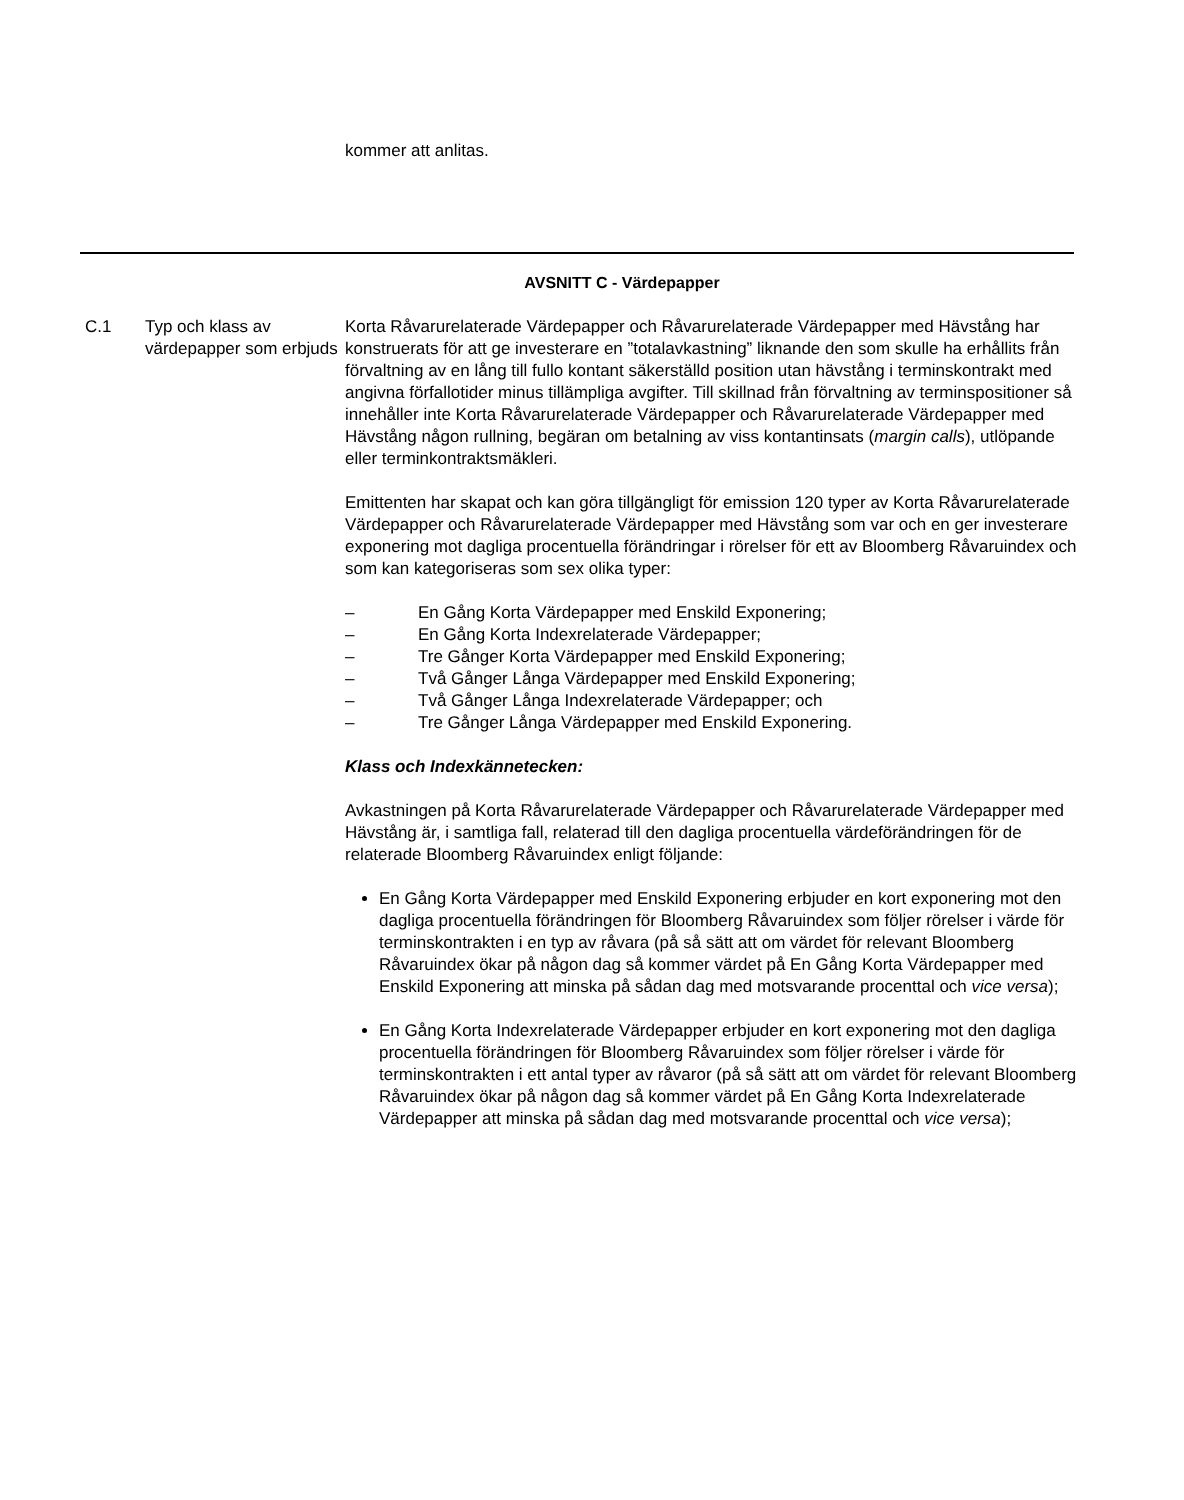kommer att anlitas.
AVSNITT C - Värdepapper
C.1 Typ och klass av värdepapper som erbjuds
Korta Råvarurelaterade Värdepapper och Råvarurelaterade Värdepapper med Hävstång har konstruerats för att ge investerare en ”totalavkastning” liknande den som skulle ha erhållits från förvaltning av en lång till fullo kontant säkerställd position utan hävstång i terminskontrakt med angivna förfallotider minus tillämpliga avgifter. Till skillnad från förvaltning av terminspositioner så innehåller inte Korta Råvarurelaterade Värdepapper och Råvarurelaterade Värdepapper med Hävstång någon rullning, begäran om betalning av viss kontantinsats (margin calls), utlöpande eller terminkontraktsmäkleri.
Emittenten har skapat och kan göra tillgängligt för emission 120 typer av Korta Råvarurelaterade Värdepapper och Råvarurelaterade Värdepapper med Hävstång som var och en ger investerare exponering mot dagliga procentuella förändringar i rörelser för ett av Bloomberg Råvaruindex och som kan kategoriseras som sex olika typer:
– En Gång Korta Värdepapper med Enskild Exponering;
– En Gång Korta Indexrelaterade Värdepapper;
– Tre Gånger Korta Värdepapper med Enskild Exponering;
– Två Gånger Långa Värdepapper med Enskild Exponering;
– Två Gånger Långa Indexrelaterade Värdepapper; och
– Tre Gånger Långa Värdepapper med Enskild Exponering.
Klass och Indexkännetecken:
Avkastningen på Korta Råvarurelaterade Värdepapper och Råvarurelaterade Värdepapper med Hävstång är, i samtliga fall, relaterad till den dagliga procentuella värdeförändringen för de relaterade Bloomberg Råvaruindex enligt följande:
En Gång Korta Värdepapper med Enskild Exponering erbjuder en kort exponering mot den dagliga procentuella förändringen för Bloomberg Råvaruindex som följer rörelser i värde för terminskontrakten i en typ av råvara (på så sätt att om värdet för relevant Bloomberg Råvaruindex ökar på någon dag så kommer värdet på En Gång Korta Värdepapper med Enskild Exponering att minska på sådan dag med motsvarande procenttal och vice versa);
En Gång Korta Indexrelaterade Värdepapper erbjuder en kort exponering mot den dagliga procentuella förändringen för Bloomberg Råvaruindex som följer rörelser i värde för terminskontrakten i ett antal typer av råvaror (på så sätt att om värdet för relevant Bloomberg Råvaruindex ökar på någon dag så kommer värdet på En Gång Korta Indexrelaterade Värdepapper att minska på sådan dag med motsvarande procenttal och vice versa);